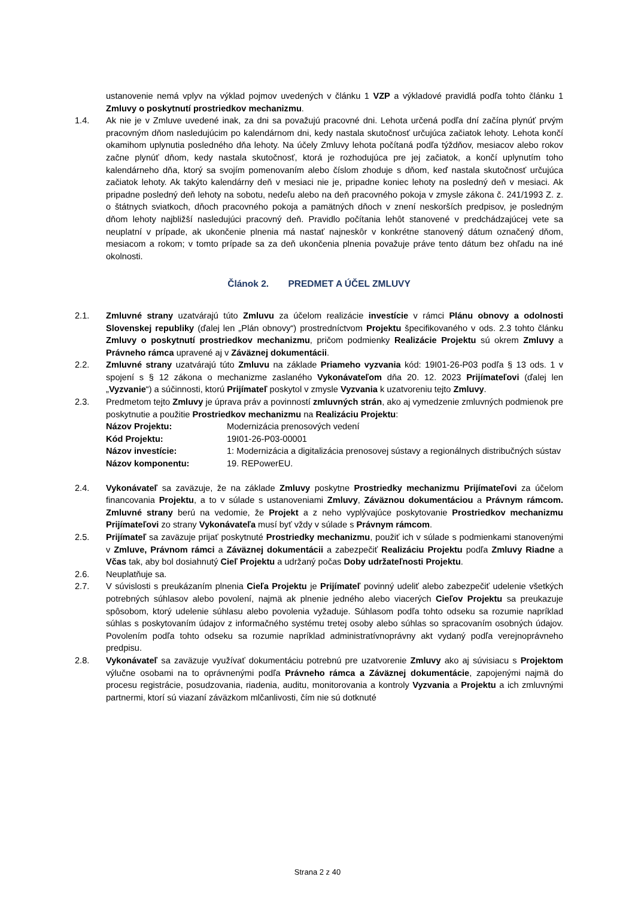ustanovenie nemá vplyv na výklad pojmov uvedených v článku 1 VZP a výkladové pravidlá podľa tohto článku 1 Zmluvy o poskytnutí prostriedkov mechanizmu.
1.4. Ak nie je v Zmluve uvedené inak, za dni sa považujú pracovné dni. Lehota určená podľa dní začína plynúť prvým pracovným dňom nasledujúcim po kalendárnom dni, kedy nastala skutočnosť určujúca začiatok lehoty. Lehota končí okamihom uplynutia posledného dňa lehoty. Na účely Zmluvy lehota počítaná podľa týždňov, mesiacov alebo rokov začne plynúť dňom, kedy nastala skutočnosť, ktorá je rozhodujúca pre jej začiatok, a končí uplynutím toho kalendárneho dňa, ktorý sa svojím pomenovaním alebo číslom zhoduje s dňom, keď nastala skutočnosť určujúca začiatok lehoty. Ak takýto kalendárny deň v mesiaci nie je, pripadne koniec lehoty na posledný deň v mesiaci. Ak pripadne posledný deň lehoty na sobotu, nedeľu alebo na deň pracovného pokoja v zmysle zákona č. 241/1993 Z. z. o štátnych sviatkoch, dňoch pracovného pokoja a pamätných dňoch v znení neskorších predpisov, je posledným dňom lehoty najbližší nasledujúci pracovný deň. Pravidlo počítania lehôt stanovené v predchádzajúcej vete sa neuplatní v prípade, ak ukončenie plnenia má nastať najneskôr v konkrétne stanovený dátum označený dňom, mesiacom a rokom; v tomto prípade sa za deň ukončenia plnenia považuje práve tento dátum bez ohľadu na iné okolnosti.
Článok 2. PREDMET A ÚČEL ZMLUVY
2.1. Zmluvné strany uzatvárajú túto Zmluvu za účelom realizácie investície v rámci Plánu obnovy a odolnosti Slovenskej republiky (ďalej len „Plán obnovy“) prostredníctvom Projektu špecifikovaného v ods. 2.3 tohto článku Zmluvy o poskytnutí prostriedkov mechanizmu, pričom podmienky Realizácie Projektu sú okrem Zmluvy a Právneho rámca upravené aj v Záväznej dokumentácii.
2.2. Zmluvné strany uzatvárajú túto Zmluvu na základe Priameho vyzvania kód: 19I01-26-P03 podľa § 13 ods. 1 v spojení s § 12 zákona o mechanizme zaslaného Vykonávateľom dňa 20. 12. 2023 Prijímateľovi (ďalej len „Vyzvanie“) a súčinnosti, ktorú Prijímateľ poskytol v zmysle Vyzvania k uzatvoreniu tejto Zmluvy.
2.3. Predmetom tejto Zmluvy je úprava práv a povinností zmluvných strán, ako aj vymedzenie zmluvných podmienok pre poskytnutie a použitie Prostriedkov mechanizmu na Realizáciu Projektu:
Názov Projektu: Modernizácia prenosových vedení
Kód Projektu: 19I01-26-P03-00001
Názov investície: 1: Modernizácia a digitalizácia prenosovej sústavy a regionálnych distribučných sústav
Názov komponentu: 19. REPowerEU.
2.4. Vykonávateľ sa zaväzuje, že na základe Zmluvy poskytne Prostriedky mechanizmu Prijímateľovi za účelom financovania Projektu, a to v súlade s ustanoveniami Zmluvy, Záväznou dokumentáciou a Právnym rámcom. Zmluvné strany berú na vedomie, že Projekt a z neho vyplývajúce poskytovanie Prostriedkov mechanizmu Prijímateľovi zo strany Vykonávateľa musí byť vždy v súlade s Právnym rámcom.
2.5. Prijímateľ sa zaväzuje prijať poskytnuté Prostriedky mechanizmu, použiť ich v súlade s podmienkami stanovenými v Zmluve, Právnom rámci a Záväznej dokumentácii a zabezpečiť Realizáciu Projektu podľa Zmluvy Riadne a Včas tak, aby bol dosiahnutý Cieľ Projektu a udržaný počas Doby udržateľnosti Projektu.
2.6. Neuplatňuje sa.
2.7. V súvislosti s preukázaním plnenia Cieľa Projektu je Prijímateľ povinný udeliť alebo zabezpečiť udelenie všetkých potrebných súhlasov alebo povolení, najmä ak plnenie jedného alebo viacerých Cieľov Projektu sa preukazuje spôsobom, ktorý udelenie súhlasu alebo povolenia vyžaduje. Súhlasom podľa tohto odseku sa rozumie napríklad súhlas s poskytovaním údajov z informačného systému tretej osoby alebo súhlas so spracovaním osobných údajov. Povolením podľa tohto odseku sa rozumie napríklad administratívnoprávny akt vydaný podľa verejnoprávneho predpisu.
2.8. Vykonávateľ sa zaväzuje využívať dokumentáciu potrebnú pre uzatvorenie Zmluvy ako aj súvisiacu s Projektom výlučne osobami na to oprávnenými podľa Právneho rámca a Záväznej dokumentácie, zapojenými najmä do procesu registrácie, posudzovania, riadenia, auditu, monitorovania a kontroly Vyzvania a Projektu a ich zmluvnými partnermi, ktorí sú viazaní záväzkom mlčanlivosti, čím nie sú dotknuté
Strana 2 z 40